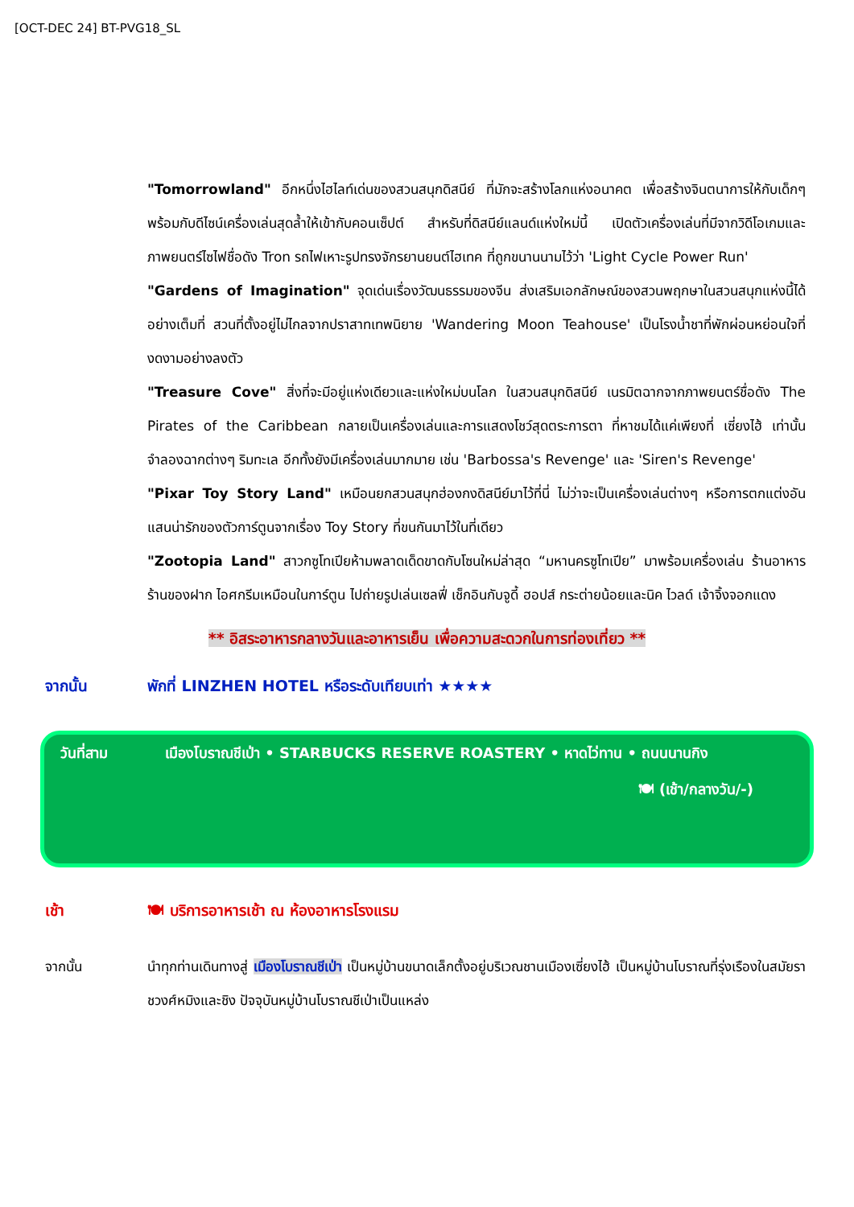[OCT-DEC 24] BT-PVG18_SL
"Tomorrowland" อีกหนึ่งไฮไลท์เด่นของสวนสนุกดิสนีย์ ที่มักจะสร้างโลกแห่งอนาคต เพื่อสร้างจินตนาการให้กับเด็กๆ พร้อมกับดีไซน์เครื่องเล่นสุดล้ำให้เข้ากับคอนเซ็ปต์ สำหรับที่ดิสนีย์แลนด์แห่งใหม่นี้ เปิดตัวเครื่องเล่นที่มีจากวิดีโอเกมและภาพยนตร์ไซไฟชื่อดัง Tron รถไฟเหาะรูปทรงจักรยานยนต์ไฮเทค ที่ถูกขนานนามไว้ว่า 'Light Cycle Power Run'
"Gardens of Imagination" จุดเด่นเรื่องวัฒนธรรมของจีน ส่งเสริมเอกลักษณ์ของสวนพฤกษาในสวนสนุกแห่งนี้ได้อย่างเต็มที่ สวนที่ตั้งอยู่ไม่ไกลจากปราสาทเทพนิยาย 'Wandering Moon Teahouse' เป็นโรงน้ำชาที่พักผ่อนหย่อนใจที่งดงามอย่างลงตัว
"Treasure Cove" สิ่งที่จะมีอยู่แห่งเดียวและแห่งใหม่บนโลก ในสวนสนุกดิสนีย์ เนรมิตฉากจากภาพยนตร์ชื่อดัง The Pirates of the Caribbean กลายเป็นเครื่องเล่นและการแสดงโชว์สุดตระการตา ที่หาชมได้แค่เพียงที่ เซี่ยงไฮ้ เท่านั้น จำลองฉากต่างๆ ริมทะเล อีกทั้งยังมีเครื่องเล่นมากมาย เช่น 'Barbossa's Revenge' และ 'Siren's Revenge'
"Pixar Toy Story Land" เหมือนยกสวนสนุกฮ่องกงดิสนีย์มาไว้ที่นี่ ไม่ว่าจะเป็นเครื่องเล่นต่างๆ หรือการตกแต่งอันแสนน่ารักของตัวการ์ตูนจากเรื่อง Toy Story ที่ขนกันมาไว้ในที่เดียว
"Zootopia Land" สาวกซูโทเปียห้ามพลาดเด็ดขาดกับโซนใหม่ล่าสุด “มหานครซูโทเปีย” มาพร้อมเครื่องเล่น ร้านอาหาร ร้านของฝาก ไอศกรีมเหมือนในการ์ตูน ไปถ่ายรูปเล่นเซลฟี่ เช็กอินกับจูดี้ ฮอปส์ กระต่ายน้อยและนิค ไวลด์ เจ้าจิ้งจอกแดง
** อิสระอาหารกลางวันและอาหารเย็น เพื่อความสะดวกในการท่องเที่ยว **
จากนั้น พักที่ LINZHEN HOTEL หรือระดับเทียบเท่า ★★★★
วันที่สาม เมืองโบราณชีเป่า • STARBUCKS RESERVE ROASTERY • หาดไว่ทาน • ถนนนานกิง
🍽 (เช้า/กลางวัน/-)
เช้า 🍽 บริการอาหารเช้า ณ ห้องอาหารโรงแรม
จากนั้น นำทุกท่านเดินทางสู่ เมืองโบราณชีเป่า เป็นหมู่บ้านขนาดเล็กตั้งอยู่บริเวณชานเมืองเซี่ยงไฮ้ เป็นหมู่บ้านโบราณที่รุ่งเรืองในสมัยราชวงศ์หมิงและชิง ปัจจุบันหมู่บ้านโบราณชีเป่าเป็นแหล่ง